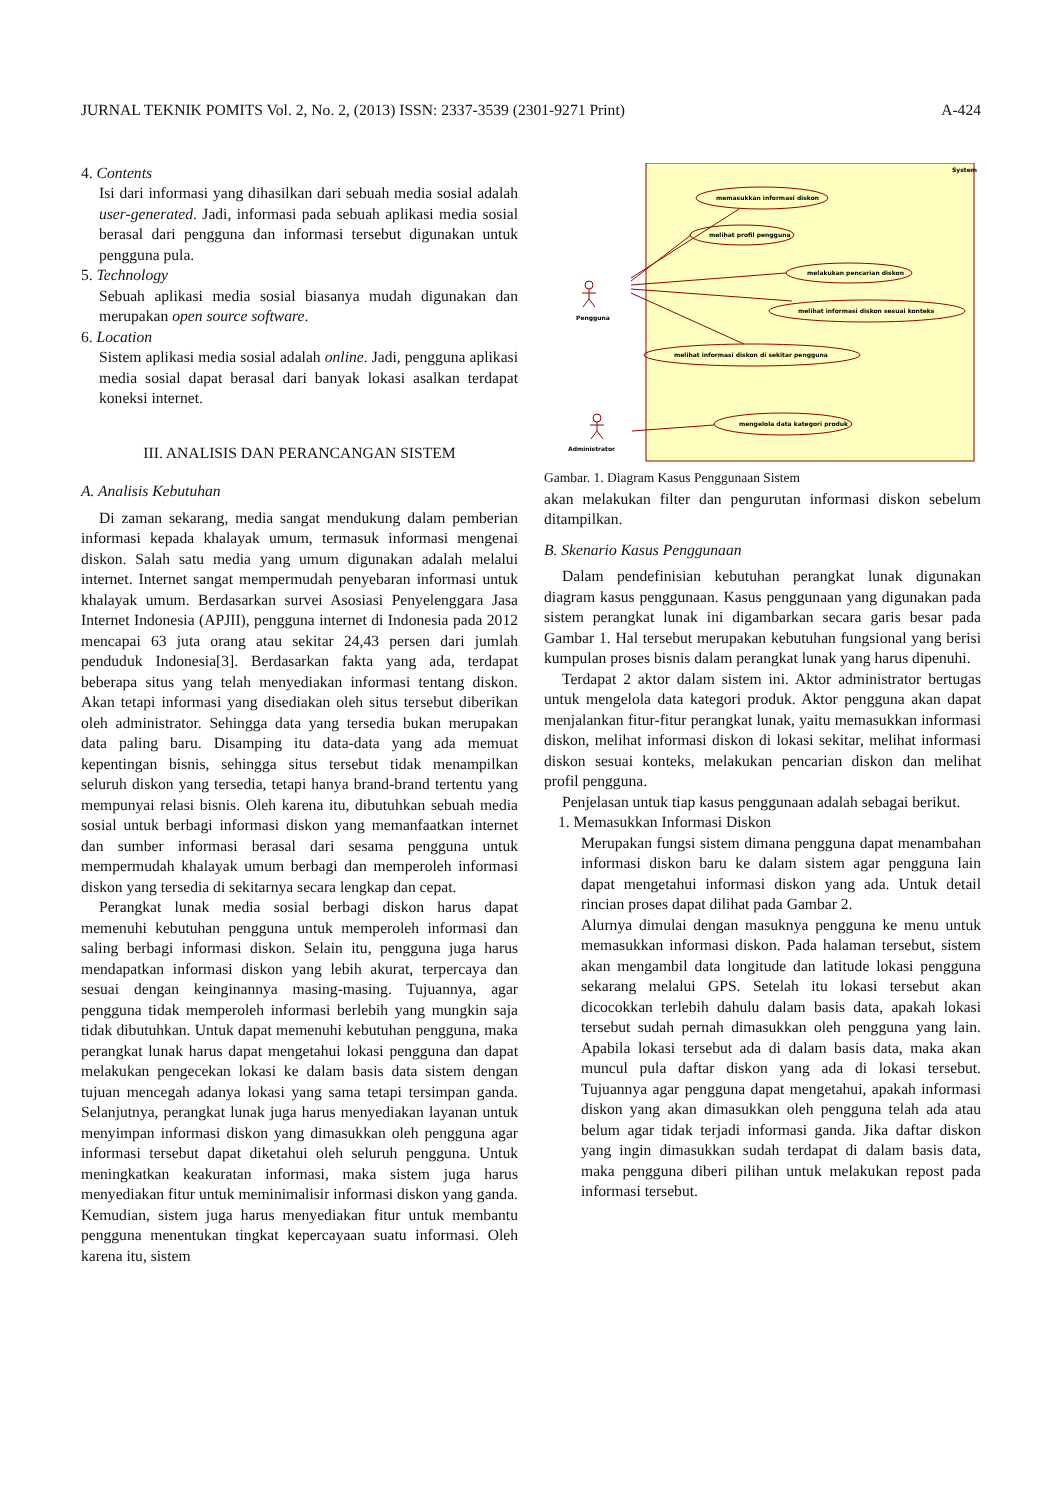JURNAL TEKNIK POMITS Vol. 2, No. 2, (2013) ISSN: 2337-3539 (2301-9271 Print) A-424
4. Contents
Isi dari informasi yang dihasilkan dari sebuah media sosial adalah user-generated. Jadi, informasi pada sebuah aplikasi media sosial berasal dari pengguna dan informasi tersebut digunakan untuk pengguna pula.
5. Technology
Sebuah aplikasi media sosial biasanya mudah digunakan dan merupakan open source software.
6. Location
Sistem aplikasi media sosial adalah online. Jadi, pengguna aplikasi media sosial dapat berasal dari banyak lokasi asalkan terdapat koneksi internet.
III. ANALISIS DAN PERANCANGAN SISTEM
A. Analisis Kebutuhan
Di zaman sekarang, media sangat mendukung dalam pemberian informasi kepada khalayak umum, termasuk informasi mengenai diskon. Salah satu media yang umum digunakan adalah melalui internet. Internet sangat mempermudah penyebaran informasi untuk khalayak umum. Berdasarkan survei Asosiasi Penyelenggara Jasa Internet Indonesia (APJII), pengguna internet di Indonesia pada 2012 mencapai 63 juta orang atau sekitar 24,43 persen dari jumlah penduduk Indonesia[3]. Berdasarkan fakta yang ada, terdapat beberapa situs yang telah menyediakan informasi tentang diskon. Akan tetapi informasi yang disediakan oleh situs tersebut diberikan oleh administrator. Sehingga data yang tersedia bukan merupakan data paling baru. Disamping itu data-data yang ada memuat kepentingan bisnis, sehingga situs tersebut tidak menampilkan seluruh diskon yang tersedia, tetapi hanya brand-brand tertentu yang mempunyai relasi bisnis. Oleh karena itu, dibutuhkan sebuah media sosial untuk berbagi informasi diskon yang memanfaatkan internet dan sumber informasi berasal dari sesama pengguna untuk mempermudah khalayak umum berbagi dan memperoleh informasi diskon yang tersedia di sekitarnya secara lengkap dan cepat.
Perangkat lunak media sosial berbagi diskon harus dapat memenuhi kebutuhan pengguna untuk memperoleh informasi dan saling berbagi informasi diskon. Selain itu, pengguna juga harus mendapatkan informasi diskon yang lebih akurat, terpercaya dan sesuai dengan keinginannya masing-masing. Tujuannya, agar pengguna tidak memperoleh informasi berlebih yang mungkin saja tidak dibutuhkan. Untuk dapat memenuhi kebutuhan pengguna, maka perangkat lunak harus dapat mengetahui lokasi pengguna dan dapat melakukan pengecekan lokasi ke dalam basis data sistem dengan tujuan mencegah adanya lokasi yang sama tetapi tersimpan ganda. Selanjutnya, perangkat lunak juga harus menyediakan layanan untuk menyimpan informasi diskon yang dimasukkan oleh pengguna agar informasi tersebut dapat diketahui oleh seluruh pengguna. Untuk meningkatkan keakuratan informasi, maka sistem juga harus menyediakan fitur untuk meminimalisir informasi diskon yang ganda. Kemudian, sistem juga harus menyediakan fitur untuk membantu pengguna menentukan tingkat kepercayaan suatu informasi. Oleh karena itu, sistem
System
Pengguna
Administrator
memasukkan informasi diskon
melihat profil pengguna
melakukan pencarian diskon
melihat informasi diskon sesuai konteks
melihat informasi diskon di sekitar pengguna
mengelola data kategori produk
Gambar. 1. Diagram Kasus Penggunaan Sistem
akan melakukan filter dan pengurutan informasi diskon sebelum ditampilkan.
B. Skenario Kasus Penggunaan
Dalam pendefinisian kebutuhan perangkat lunak digunakan diagram kasus penggunaan. Kasus penggunaan yang digunakan pada sistem perangkat lunak ini digambarkan secara garis besar pada Gambar 1. Hal tersebut merupakan kebutuhan fungsional yang berisi kumpulan proses bisnis dalam perangkat lunak yang harus dipenuhi.
Terdapat 2 aktor dalam sistem ini. Aktor administrator bertugas untuk mengelola data kategori produk. Aktor pengguna akan dapat menjalankan fitur-fitur perangkat lunak, yaitu memasukkan informasi diskon, melihat informasi diskon di lokasi sekitar, melihat informasi diskon sesuai konteks, melakukan pencarian diskon dan melihat profil pengguna.
Penjelasan untuk tiap kasus penggunaan adalah sebagai berikut.
1. Memasukkan Informasi Diskon
Merupakan fungsi sistem dimana pengguna dapat menambahan informasi diskon baru ke dalam sistem agar pengguna lain dapat mengetahui informasi diskon yang ada. Untuk detail rincian proses dapat dilihat pada Gambar 2.
Alurnya dimulai dengan masuknya pengguna ke menu untuk memasukkan informasi diskon. Pada halaman tersebut, sistem akan mengambil data longitude dan latitude lokasi pengguna sekarang melalui GPS. Setelah itu lokasi tersebut akan dicocokkan terlebih dahulu dalam basis data, apakah lokasi tersebut sudah pernah dimasukkan oleh pengguna yang lain. Apabila lokasi tersebut ada di dalam basis data, maka akan muncul pula daftar diskon yang ada di lokasi tersebut. Tujuannya agar pengguna dapat mengetahui, apakah informasi diskon yang akan dimasukkan oleh pengguna telah ada atau belum agar tidak terjadi informasi ganda. Jika daftar diskon yang ingin dimasukkan sudah terdapat di dalam basis data, maka pengguna diberi pilihan untuk melakukan repost pada informasi tersebut.